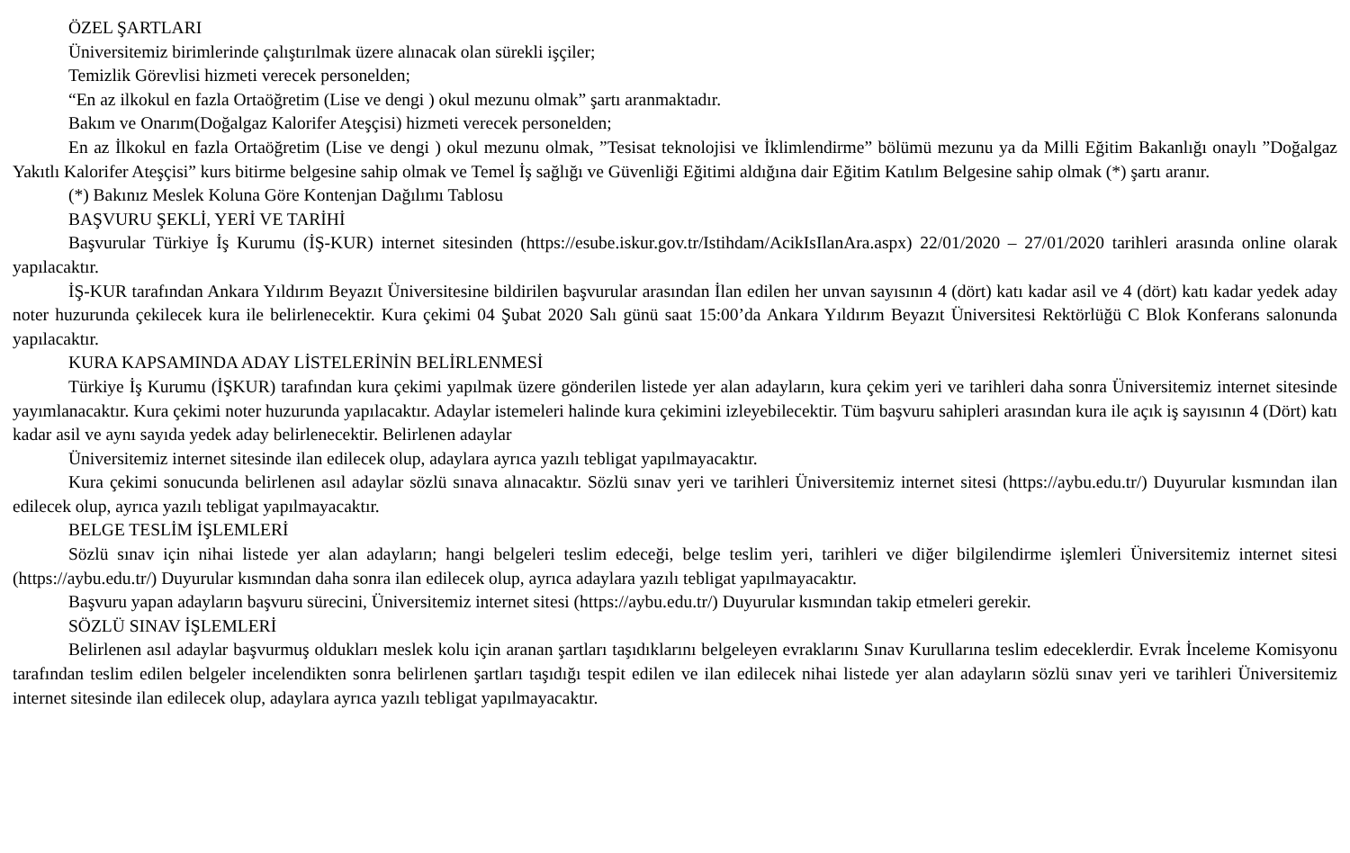ÖZEL ŞARTLARI
Üniversitemiz birimlerinde çalıştırılmak üzere alınacak olan sürekli işçiler;
Temizlik Görevlisi hizmeti verecek personelden;
“En az ilkokul en fazla Ortaöğretim (Lise ve dengi ) okul mezunu olmak” şartı aranmaktadır.
Bakım ve Onarım(Doğalgaz Kalorifer Ateşçisi) hizmeti verecek personelden;
En az İlkokul en fazla Ortaöğretim (Lise ve dengi ) okul mezunu olmak, ”Tesisat teknolojisi ve İklimlendirme” bölümü mezunu ya da Milli Eğitim Bakanlığı onaylı ”Doğalgaz Yakıtlı Kalorifer Ateşçisi” kurs bitirme belgesine sahip olmak ve Temel İş sağlığı ve Güvenliği Eğitimi aldığına dair Eğitim Katılım Belgesine sahip olmak (*) şartı aranır.
(*) Bakınız Meslek Koluna Göre Kontenjan Dağılımı Tablosu
BAŞVURU ŞEKLİ, YERİ VE TARİHİ
Başvurular Türkiye İş Kurumu (İŞ-KUR) internet sitesinden (https://esube.iskur.gov.tr/Istihdam/AcikIsIlanAra.aspx) 22/01/2020 – 27/01/2020 tarihleri arasında online olarak yapılacaktır.
İŞ-KUR tarafından Ankara Yıldırım Beyazıt Üniversitesine bildirilen başvurular arasından İlan edilen her unvan sayısının 4 (dört) katı kadar asil ve 4 (dört) katı kadar yedek aday noter huzurunda çekilecek kura ile belirlenecektir. Kura çekimi 04 Şubat 2020 Salı günü saat 15:00’da Ankara Yıldırım Beyazıt Üniversitesi Rektörlüğü C Blok Konferans salonunda yapılacaktır.
KURA KAPSAMINDA ADAY LİSTELERİNİN BELİRLENMESİ
Türkiye İş Kurumu (İŞKUR) tarafından kura çekimi yapılmak üzere gönderilen listede yer alan adayların, kura çekim yeri ve tarihleri daha sonra Üniversitemiz internet sitesinde yayımlanacaktır. Kura çekimi noter huzurunda yapılacaktır. Adaylar istemeleri halinde kura çekimini izleyebilecektir. Tüm başvuru sahipleri arasından kura ile açık iş sayısının 4 (Dört) katı kadar asil ve aynı sayıda yedek aday belirlenecektir. Belirlenen adaylar
Üniversitemiz internet sitesinde ilan edilecek olup, adaylara ayrıca yazılı tebligat yapılmayacaktır.
Kura çekimi sonucunda belirlenen asıl adaylar sözlü sınava alınacaktır. Sözlü sınav yeri ve tarihleri Üniversitemiz internet sitesi (https://aybu.edu.tr/) Duyurular kısmından ilan edilecek olup, ayrıca yazılı tebligat yapılmayacaktır.
BELGE TESLİM İŞLEMLERİ
Sözlü sınav için nihai listede yer alan adayların; hangi belgeleri teslim edeceği, belge teslim yeri, tarihleri ve diğer bilgilendirme işlemleri Üniversitemiz internet sitesi (https://aybu.edu.tr/) Duyurular kısmından daha sonra ilan edilecek olup, ayrıca adaylara yazılı tebligat yapılmayacaktır.
Başvuru yapan adayların başvuru sürecini, Üniversitemiz internet sitesi (https://aybu.edu.tr/) Duyurular kısmından takip etmeleri gerekir.
SÖZLÜ SINAV İŞLEMLERİ
Belirlenen asıl adaylar başvurmuş oldukları meslek kolu için aranan şartları taşıdıklarını belgeleyen evraklarını Sınav Kurullarına teslim edeceklerdir. Evrak İnceleme Komisyonu tarafından teslim edilen belgeler incelendikten sonra belirlenen şartları taşıdığı tespit edilen ve ilan edilecek nihai listede yer alan adayların sözlü sınav yeri ve tarihleri Üniversitemiz internet sitesinde ilan edilecek olup, adaylara ayrıca yazılı tebligat yapılmayacaktır.